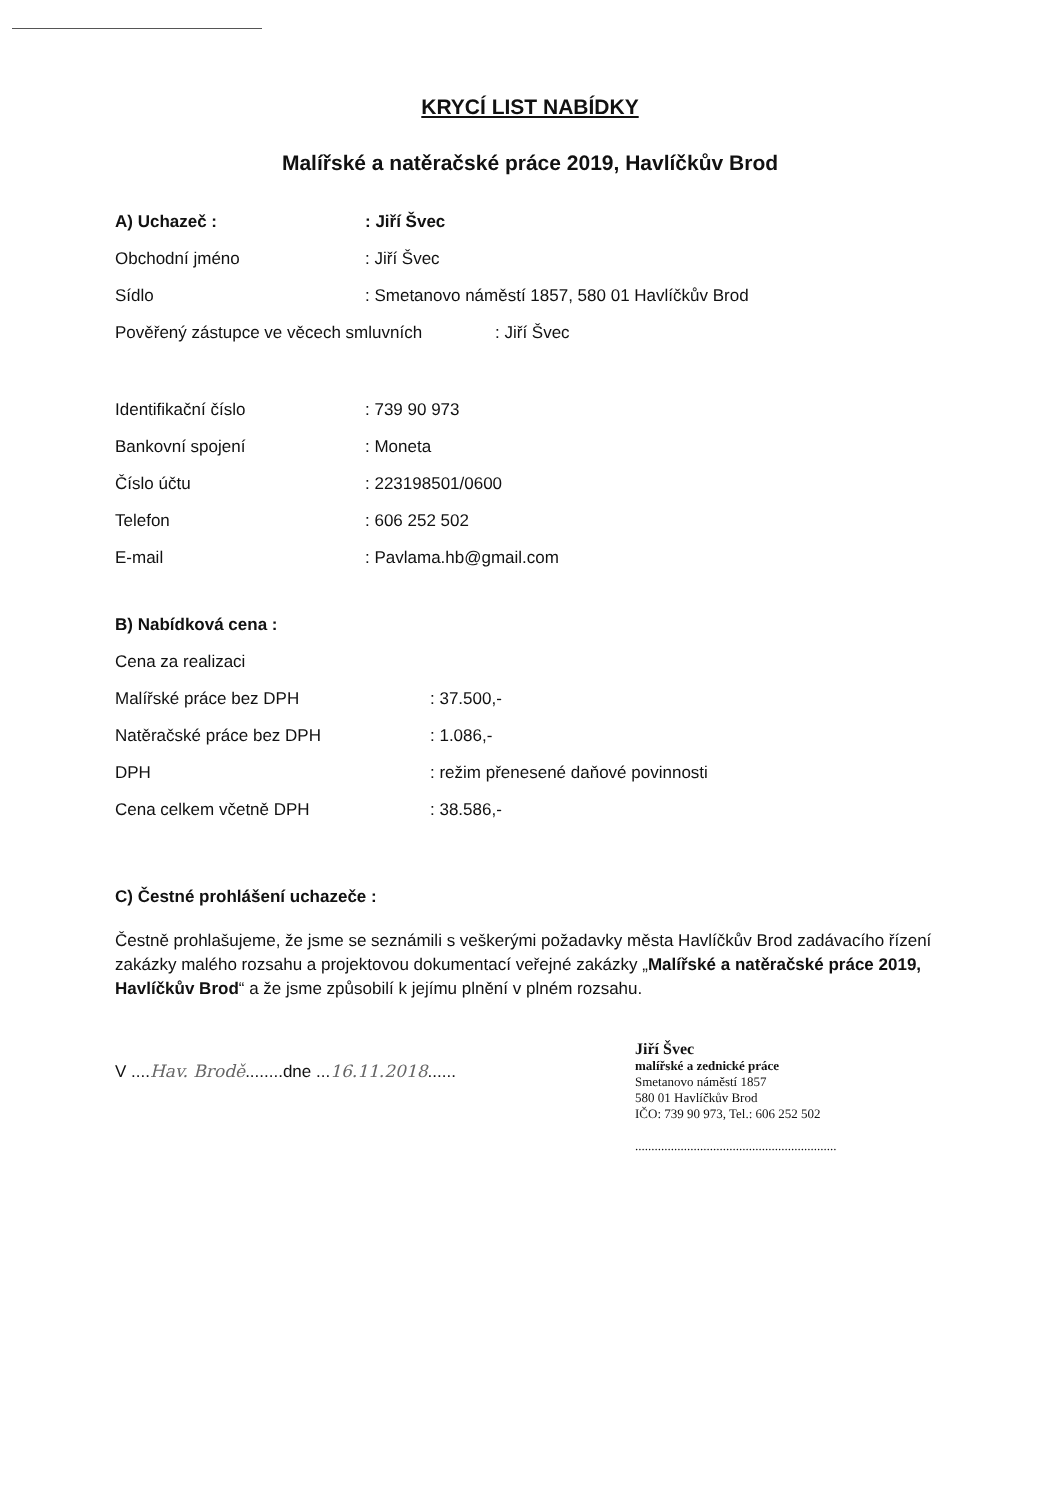KRYCÍ LIST NABÍDKY
Malířské a natěračské práce 2019, Havlíčkův Brod
A) Uchazeč : : Jiří Švec
Obchodní jméno : Jiří Švec
Sídlo
: Smetanovo náměstí 1857, 580 01 Havlíčkův Brod
Pověřený zástupce ve věcech smluvních : Jiří Švec
Identifikační číslo : 739 90 973
Bankovní spojení : Moneta
Číslo účtu : 223198501/0600
Telefon : 606 252 502
E-mail : Pavlama.hb@gmail.com
B) Nabídková cena :
Cena za realizaci
Malířské práce bez DPH : 37.500,-
Natěračské práce bez DPH : 1.086,-
DPH
: režim přenesené daňové povinnosti
Cena celkem včetně DPH : 38.586,-
C) Čestné prohlášení uchazeče :
Čestně prohlašujeme, že jsme se seznámili s veškerými požadavky města Havlíčkův Brod zadávacího řízení zakázky malého rozsahu a projektovou dokumentací veřejné zakázky „Malířské a natěračské práce 2019, Havlíčkův Brod“ a že jsme způsobilí k jejímu plnění v plném rozsahu.
V ....Hav. Brodě........dne ...16.11.2018......
Jiří Švec
malířské a zednické práce
Smetanovo náměstí 1857
580 01 Havlíčkův Brod
IČO: 739 90 973, Tel.: 606 252 502
..............................................................